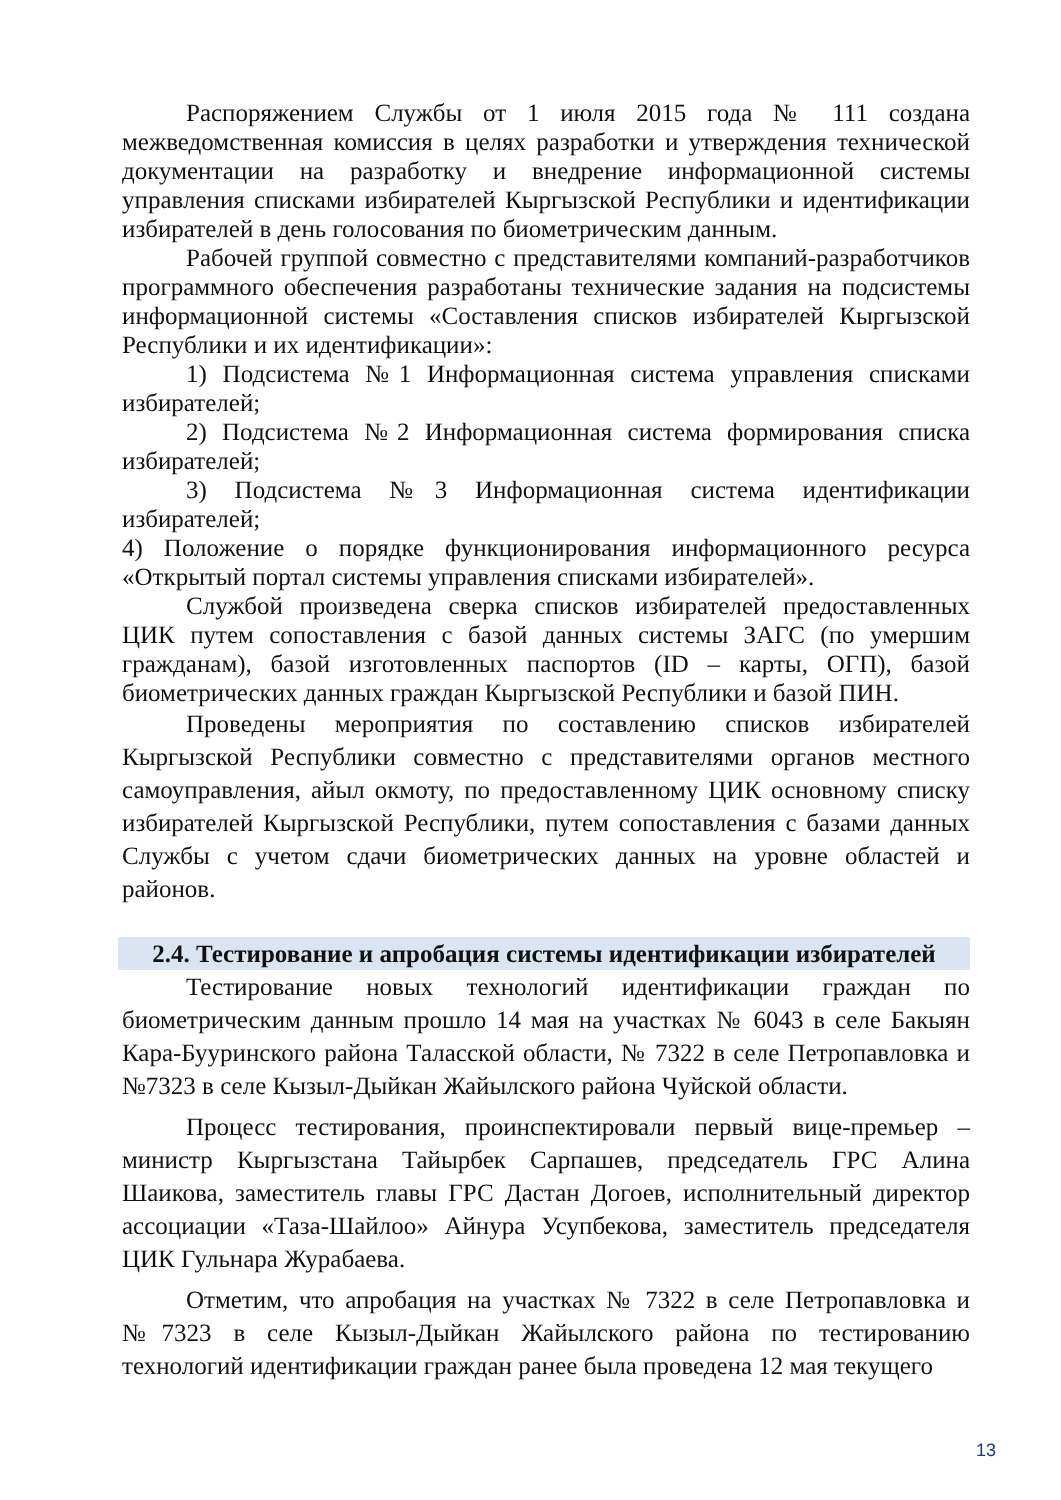Распоряжением Службы от 1 июля 2015 года № 111 создана межведомственная комиссия в целях разработки и утверждения технической документации на разработку и внедрение информационной системы управления списками избирателей Кыргызской Республики и идентификации избирателей в день голосования по биометрическим данным.
Рабочей группой совместно с представителями компаний-разработчиков программного обеспечения разработаны технические задания на подсистемы информационной системы «Составления списков избирателей Кыргызской Республики и их идентификации»:
1) Подсистема №1 Информационная система управления списками избирателей;
2) Подсистема №2 Информационная система формирования списка избирателей;
3) Подсистема №3 Информационная система идентификации избирателей;
4) Положение о порядке функционирования информационного ресурса «Открытый портал системы управления списками избирателей».
Службой произведена сверка списков избирателей предоставленных ЦИК путем сопоставления с базой данных системы ЗАГС (по умершим гражданам), базой изготовленных паспортов (ID – карты, ОГП), базой биометрических данных граждан Кыргызской Республики и базой ПИН.
Проведены мероприятия по составлению списков избирателей Кыргызской Республики совместно с представителями органов местного самоуправления, айыл окмоту, по предоставленному ЦИК основному списку избирателей Кыргызской Республики, путем сопоставления с базами данных Службы с учетом сдачи биометрических данных на уровне областей и районов.
2.4. Тестирование и апробация системы идентификации избирателей
Тестирование новых технологий идентификации граждан по биометрическим данным прошло 14 мая на участках № 6043 в селе Бакыян Кара-Бууринского района Таласской области, № 7322 в селе Петропавловка и №7323 в селе Кызыл-Дыйкан Жайылского района Чуйской области.
Процесс тестирования, проинспектировали первый вице-премьер – министр Кыргызстана Тайырбек Сарпашев, председатель ГРС Алина Шаикова, заместитель главы ГРС Дастан Догоев, исполнительный директор ассоциации «Таза-Шайлоо» Айнура Усупбекова, заместитель председателя ЦИК Гульнара Журабаева.
Отметим, что апробация на участках № 7322 в селе Петропавловка и №7323 в селе Кызыл-Дыйкан Жайылского района по тестированию технологий идентификации граждан ранее была проведена 12 мая текущего
13